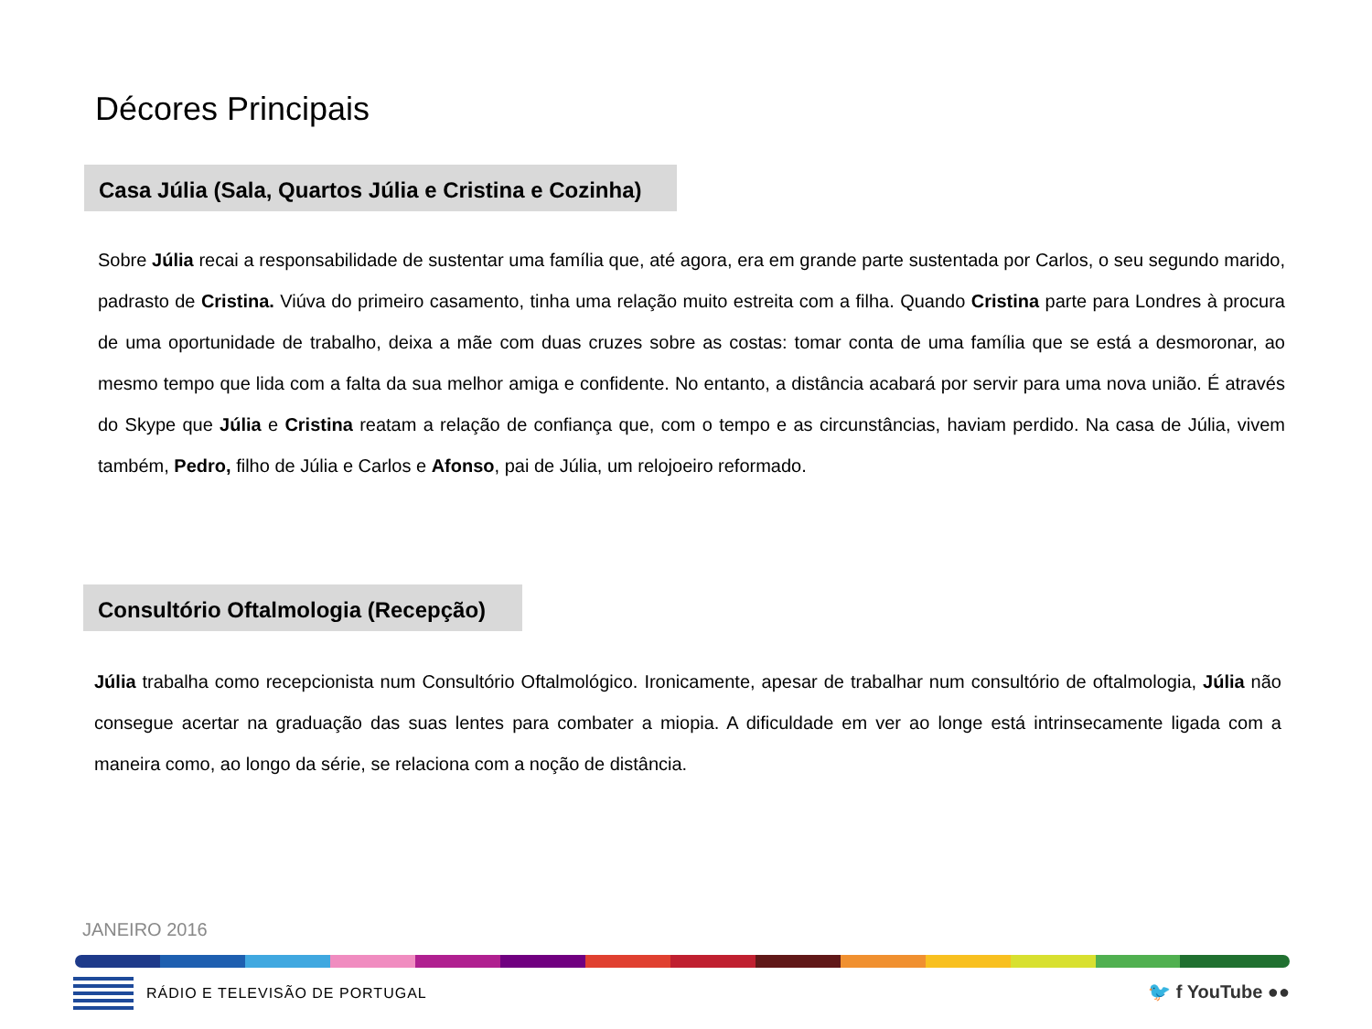Décores Principais
Casa Júlia (Sala, Quartos Júlia e Cristina e Cozinha)
Sobre Júlia recai a responsabilidade de sustentar uma família que, até agora, era em grande parte sustentada por Carlos, o seu segundo marido, padrasto de Cristina. Viúva do primeiro casamento, tinha uma relação muito estreita com a filha. Quando Cristina parte para Londres à procura de uma oportunidade de trabalho, deixa a mãe com duas cruzes sobre as costas: tomar conta de uma família que se está a desmoronar, ao mesmo tempo que lida com a falta da sua melhor amiga e confidente. No entanto, a distância acabará por servir para uma nova união. É através do Skype que Júlia e Cristina reatam a relação de confiança que, com o tempo e as circunstâncias, haviam perdido. Na casa de Júlia, vivem também, Pedro, filho de Júlia e Carlos e Afonso, pai de Júlia, um relojoeiro reformado.
Consultório Oftalmologia (Recepção)
Júlia trabalha como recepcionista num Consultório Oftalmológico. Ironicamente, apesar de trabalhar num consultório de oftalmologia, Júlia não consegue acertar na graduação das suas lentes para combater a miopia. A dificuldade em ver ao longe está intrinsecamente ligada com a maneira como, ao longo da série, se relaciona com a noção de distância.
JANEIRO 2016
RÁDIO E TELEVISÃO DE PORTUGAL 🐦 f YouTube ●●